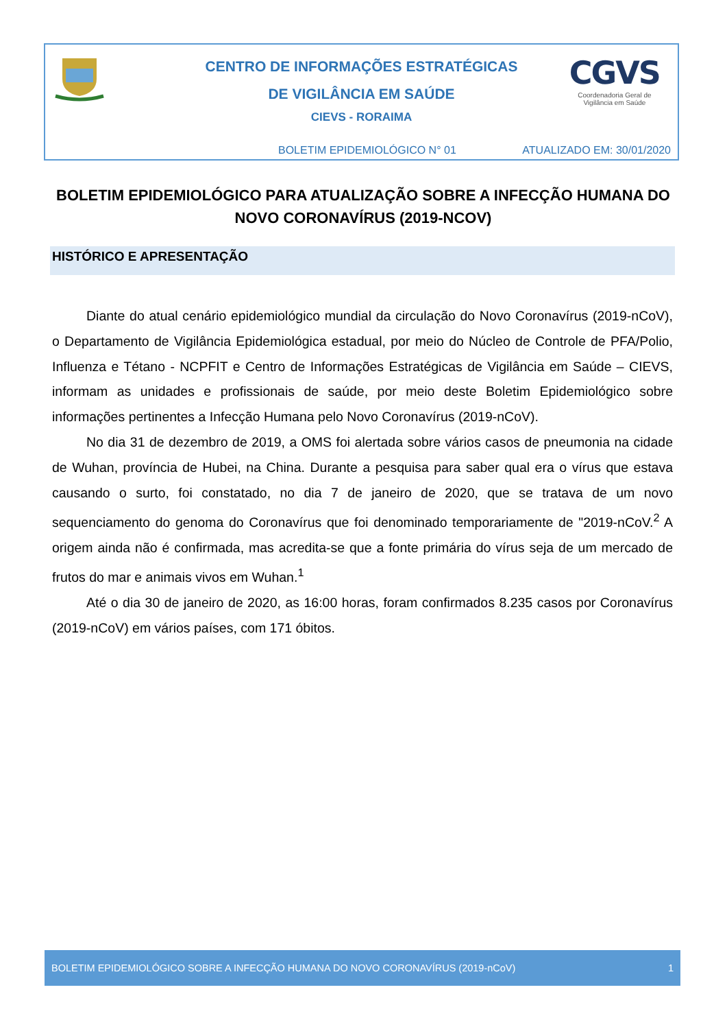CENTRO DE INFORMAÇÕES ESTRATÉGICAS
DE VIGILÂNCIA EM SAÚDE
CIEVS - RORAIMA
CGVS
Coordenadoria Geral de
Vigilância em Saúde
BOLETIM EPIDEMIOLÓGICO N° 01 ATUALIZADO EM: 30/01/2020
BOLETIM EPIDEMIOLÓGICO PARA ATUALIZAÇÃO SOBRE A INFECÇÃO HUMANA DO NOVO CORONAVÍRUS (2019-NCOV)
HISTÓRICO E APRESENTAÇÃO
Diante do atual cenário epidemiológico mundial da circulação do Novo Coronavírus (2019-nCoV), o Departamento de Vigilância Epidemiológica estadual, por meio do Núcleo de Controle de PFA/Polio, Influenza e Tétano - NCPFIT e Centro de Informações Estratégicas de Vigilância em Saúde – CIEVS, informam as unidades e profissionais de saúde, por meio deste Boletim Epidemiológico sobre informações pertinentes a Infecção Humana pelo Novo Coronavírus (2019-nCoV).
No dia 31 de dezembro de 2019, a OMS foi alertada sobre vários casos de pneumonia na cidade de Wuhan, província de Hubei, na China. Durante a pesquisa para saber qual era o vírus que estava causando o surto, foi constatado, no dia 7 de janeiro de 2020, que se tratava de um novo sequenciamento do genoma do Coronavírus que foi denominado temporariamente de "2019-nCoV.<sup>2</sup> A origem ainda não é confirmada, mas acredita-se que a fonte primária do vírus seja de um mercado de frutos do mar e animais vivos em Wuhan.<sup>1</sup>
Até o dia 30 de janeiro de 2020, as 16:00 horas, foram confirmados 8.235 casos por Coronavírus (2019-nCoV) em vários países, com 171 óbitos.
BOLETIM EPIDEMIOLÓGICO SOBRE A INFECÇÃO HUMANA DO NOVO CORONAVÍRUS (2019-nCoV) 1